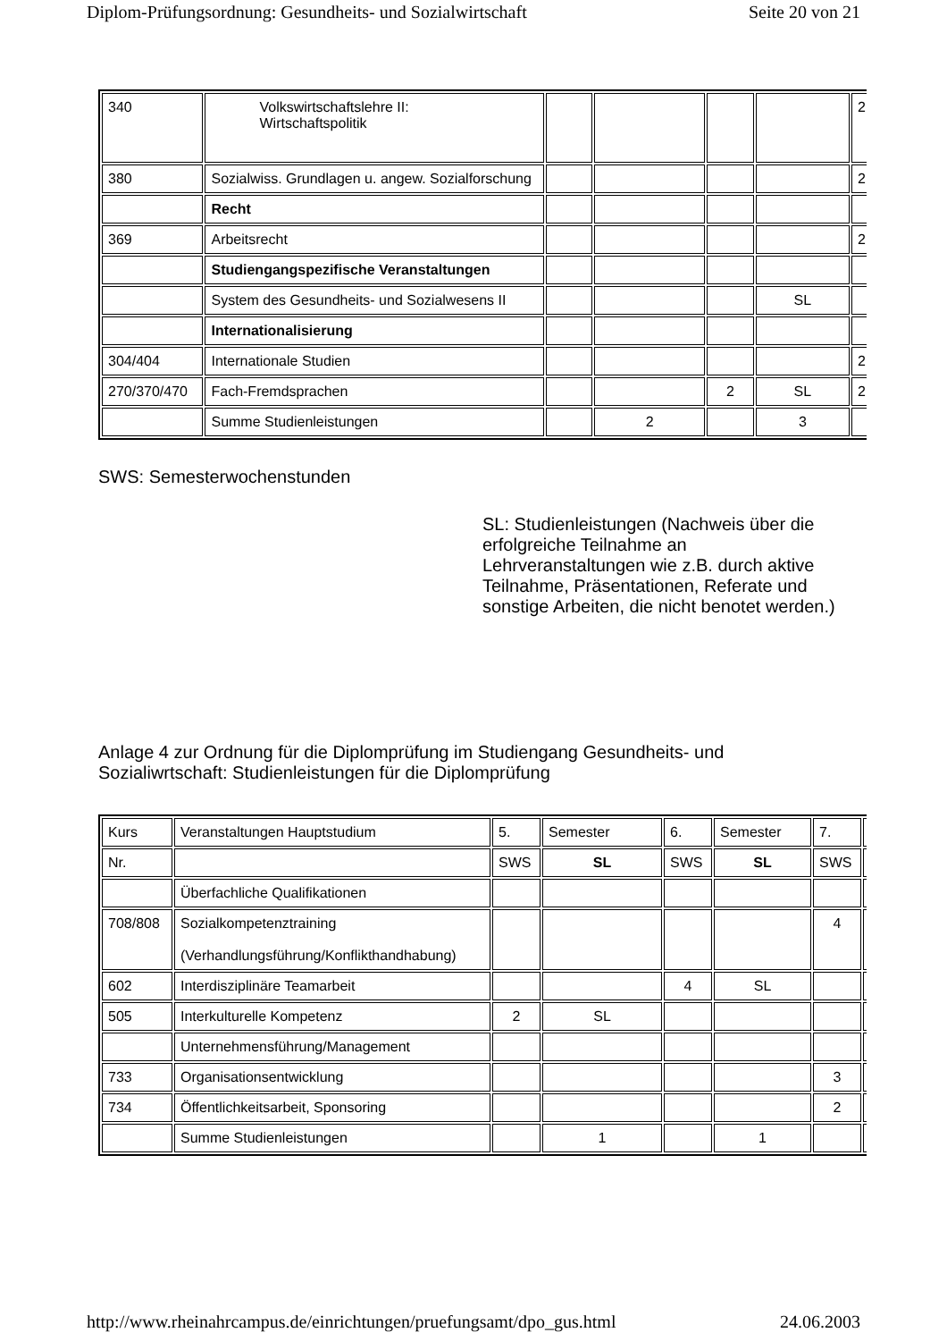Diplom-Prüfungsordnung: Gesundheits- und Sozialwirtschaft Seite 20 von 21
| 340 | Volkswirtschaftslehre II: Wirtschaftspolitik | | | | | 2 |
| 380 | Sozialwiss. Grundlagen u. angew. Sozialforschung | | | | | 2 |
| | Recht | | | | | |
| 369 | Arbeitsrecht | | | | | 2 |
| | Studiengangspezifische Veranstaltungen | | | | | |
| | System des Gesundheits- und Sozialwesens II | | | | SL | |
| | Internationalisierung | | | | | |
| 304/404 | Internationale Studien | | | | | 2 |
| 270/370/470 | Fach-Fremdsprachen | | | 2 | SL | 2 |
| | Summe Studienleistungen | | 2 | | 3 | |
SWS: Semesterwochenstunden
SL: Studienleistungen (Nachweis über die erfolgreiche Teilnahme an Lehrveranstaltungen wie z.B. durch aktive Teilnahme, Präsentationen, Referate und sonstige Arbeiten, die nicht benotet werden.)
Anlage 4 zur Ordnung für die Diplomprüfung im Studiengang Gesundheits- und Sozialiwrtschaft: Studienleistungen für die Diplomprüfung
| Kurs | Veranstaltungen Hauptstudium | 5. | Semester | 6. | Semester | 7. | |
| Nr. | | SWS | SL | SWS | SL | SWS | |
| | Überfachliche Qualifikationen | | | | | | |
| 708/808 | Sozialkompetenztraining (Verhandlungsführung/Konflikthandhabung) | | | | | 4 | |
| 602 | Interdisziplinäre Teamarbeit | | | 4 | SL | | |
| 505 | Interkulturelle Kompetenz | 2 | SL | | | | |
| | Unternehmensführung/Management | | | | | | |
| 733 | Organisationsentwicklung | | | | | 3 | |
| 734 | Öffentlichkeitsarbeit, Sponsoring | | | | | 2 | |
| | Summe Studienleistungen | | 1 | | 1 | | |
http://www.rheinahrcampus.de/einrichtungen/pruefungsamt/dpo_gus.html 24.06.2003